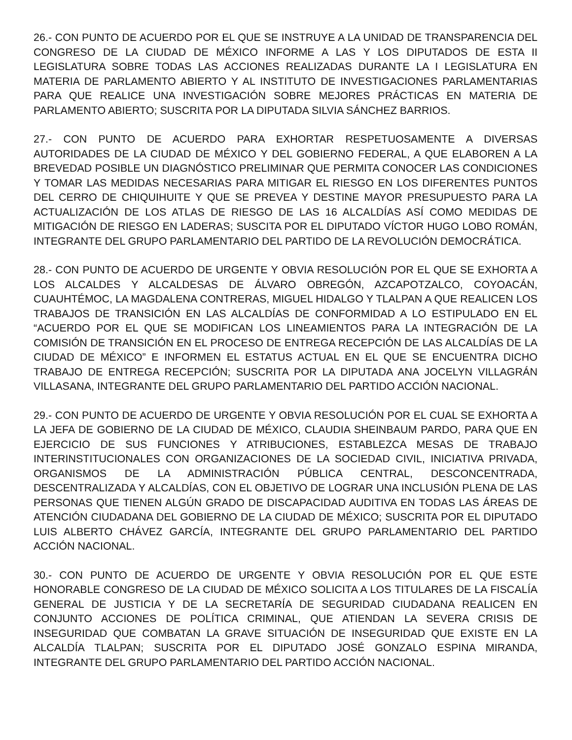26.- CON PUNTO DE ACUERDO POR EL QUE SE INSTRUYE A LA UNIDAD DE TRANSPARENCIA DEL CONGRESO DE LA CIUDAD DE MÉXICO INFORME A LAS Y LOS DIPUTADOS DE ESTA II LEGISLATURA SOBRE TODAS LAS ACCIONES REALIZADAS DURANTE LA I LEGISLATURA EN MATERIA DE PARLAMENTO ABIERTO Y AL INSTITUTO DE INVESTIGACIONES PARLAMENTARIAS PARA QUE REALICE UNA INVESTIGACIÓN SOBRE MEJORES PRÁCTICAS EN MATERIA DE PARLAMENTO ABIERTO; SUSCRITA POR LA DIPUTADA SILVIA SÁNCHEZ BARRIOS.
27.- CON PUNTO DE ACUERDO PARA EXHORTAR RESPETUOSAMENTE A DIVERSAS AUTORIDADES DE LA CIUDAD DE MÉXICO Y DEL GOBIERNO FEDERAL, A QUE ELABOREN A LA BREVEDAD POSIBLE UN DIAGNÓSTICO PRELIMINAR QUE PERMITA CONOCER LAS CONDICIONES Y TOMAR LAS MEDIDAS NECESARIAS PARA MITIGAR EL RIESGO EN LOS DIFERENTES PUNTOS DEL CERRO DE CHIQUIHUITE Y QUE SE PREVEA Y DESTINE MAYOR PRESUPUESTO PARA LA ACTUALIZACIÓN DE LOS ATLAS DE RIESGO DE LAS 16 ALCALDÍAS ASÍ COMO MEDIDAS DE MITIGACIÓN DE RIESGO EN LADERAS; SUSCITA POR EL DIPUTADO VÍCTOR HUGO LOBO ROMÁN, INTEGRANTE DEL GRUPO PARLAMENTARIO DEL PARTIDO DE LA REVOLUCIÓN DEMOCRÁTICA.
28.- CON PUNTO DE ACUERDO DE URGENTE Y OBVIA RESOLUCIÓN POR EL QUE SE EXHORTA A LOS ALCALDES Y ALCALDESAS DE ÁLVARO OBREGÓN, AZCAPOTZALCO, COYOACÁN, CUAUHTÉMOC, LA MAGDALENA CONTRERAS, MIGUEL HIDALGO Y TLALPAN A QUE REALICEN LOS TRABAJOS DE TRANSICIÓN EN LAS ALCALDÍAS DE CONFORMIDAD A LO ESTIPULADO EN EL “ACUERDO POR EL QUE SE MODIFICAN LOS LINEAMIENTOS PARA LA INTEGRACIÓN DE LA COMISIÓN DE TRANSICIÓN EN EL PROCESO DE ENTREGA RECEPCIÓN DE LAS ALCALDÍAS DE LA CIUDAD DE MÉXICO” E INFORMEN EL ESTATUS ACTUAL EN EL QUE SE ENCUENTRA DICHO TRABAJO DE ENTREGA RECEPCIÓN; SUSCRITA POR LA DIPUTADA ANA JOCELYN VILLAGRÁN VILLASANA, INTEGRANTE DEL GRUPO PARLAMENTARIO DEL PARTIDO ACCIÓN NACIONAL.
29.- CON PUNTO DE ACUERDO DE URGENTE Y OBVIA RESOLUCIÓN POR EL CUAL SE EXHORTA A LA JEFA DE GOBIERNO DE LA CIUDAD DE MÉXICO, CLAUDIA SHEINBAUM PARDO, PARA QUE EN EJERCICIO DE SUS FUNCIONES Y ATRIBUCIONES, ESTABLEZCA MESAS DE TRABAJO INTERINSTITUCIONALES CON ORGANIZACIONES DE LA SOCIEDAD CIVIL, INICIATIVA PRIVADA, ORGANISMOS DE LA ADMINISTRACIÓN PÚBLICA CENTRAL, DESCONCENTRADA, DESCENTRALIZADA Y ALCALDÍAS, CON EL OBJETIVO DE LOGRAR UNA INCLUSIÓN PLENA DE LAS PERSONAS QUE TIENEN ALGÚN GRADO DE DISCAPACIDAD AUDITIVA EN TODAS LAS ÁREAS DE ATENCIÓN CIUDADANA DEL GOBIERNO DE LA CIUDAD DE MÉXICO; SUSCRITA POR EL DIPUTADO LUIS ALBERTO CHÁVEZ GARCÍA, INTEGRANTE DEL GRUPO PARLAMENTARIO DEL PARTIDO ACCIÓN NACIONAL.
30.- CON PUNTO DE ACUERDO DE URGENTE Y OBVIA RESOLUCIÓN POR EL QUE ESTE HONORABLE CONGRESO DE LA CIUDAD DE MÉXICO SOLICITA A LOS TITULARES DE LA FISCALÍA GENERAL DE JUSTICIA Y DE LA SECRETARÍA DE SEGURIDAD CIUDADANA REALICEN EN CONJUNTO ACCIONES DE POLÍTICA CRIMINAL, QUE ATIENDAN LA SEVERA CRISIS DE INSEGURIDAD QUE COMBATAN LA GRAVE SITUACIÓN DE INSEGURIDAD QUE EXISTE EN LA ALCALDÍA TLALPAN; SUSCRITA POR EL DIPUTADO JOSÉ GONZALO ESPINA MIRANDA, INTEGRANTE DEL GRUPO PARLAMENTARIO DEL PARTIDO ACCIÓN NACIONAL.